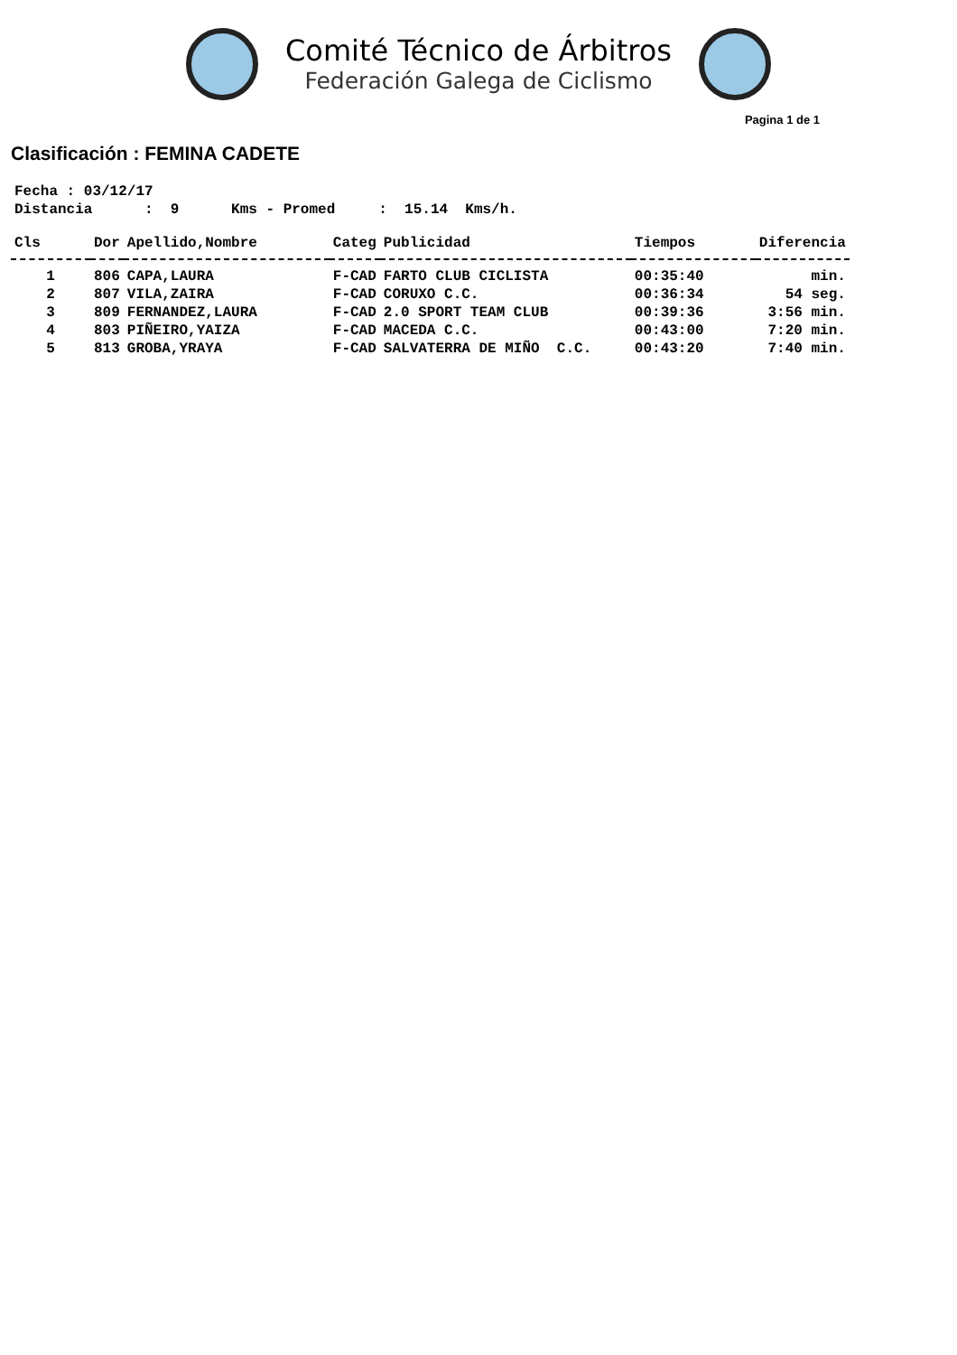Comité Técnico de Árbitros
Federación Galega de Ciclismo
Pagina 1 de 1
Clasificación : FEMINA CADETE
Fecha : 03/12/17 Distancia : 9 Kms - Promed : 15.14 Kms/h.
| Cls | Dor | Apellido,Nombre | Categ | Publicidad | Tiempos | Diferencia |
| --- | --- | --- | --- | --- | --- | --- |
| 1 | 806 | CAPA,LAURA | F-CAD | FARTO CLUB CICLISTA | 00:35:40 | min. |
| 2 | 807 | VILA,ZAIRA | F-CAD | CORUXO C.C. | 00:36:34 | 54 seg. |
| 3 | 809 | FERNANDEZ,LAURA | F-CAD | 2.0 SPORT TEAM CLUB | 00:39:36 | 3:56 min. |
| 4 | 803 | PIÑEIRO,YAIZA | F-CAD | MACEDA C.C. | 00:43:00 | 7:20 min. |
| 5 | 813 | GROBA,YRAYA | F-CAD | SALVATERRA DE MIÑO C.C. | 00:43:20 | 7:40 min. |